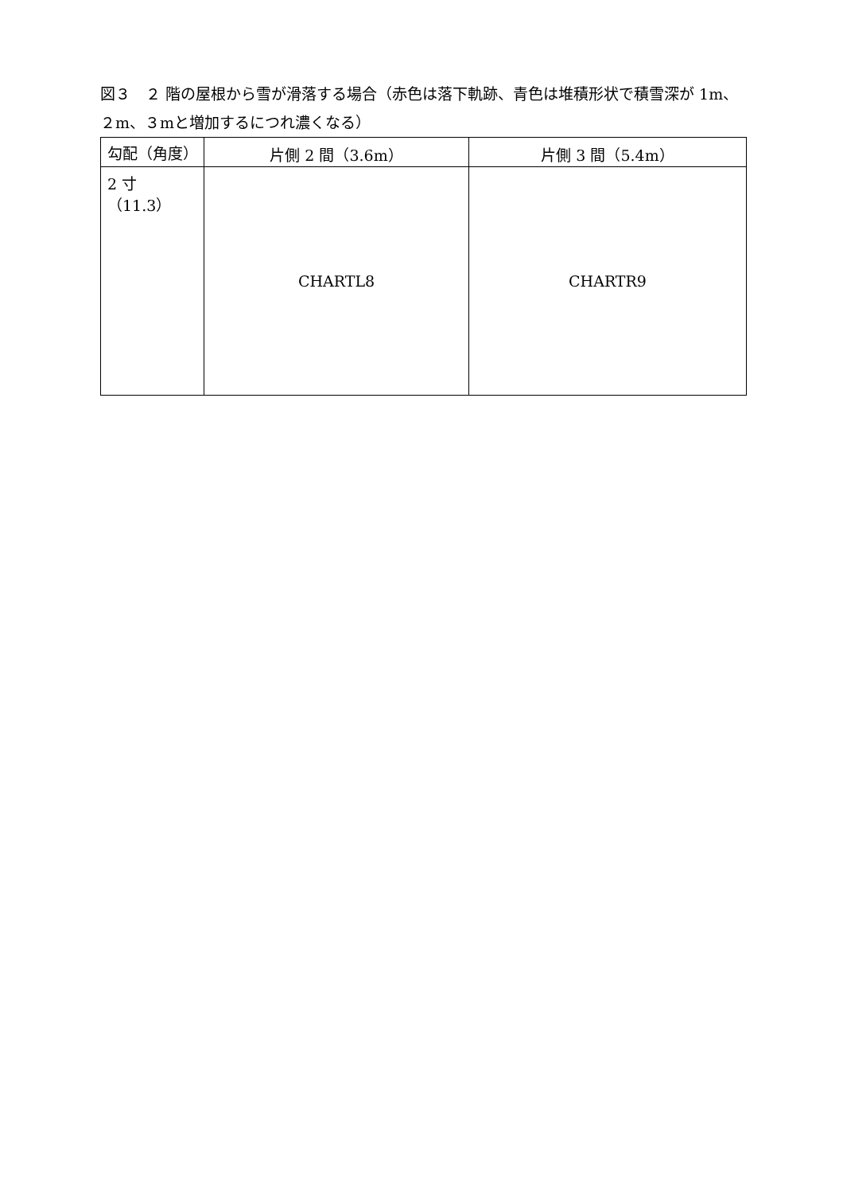図３　２ 階の屋根から雪が滑落する場合（赤色は落下軌跡、青色は堆積形状で積雪深が 1m、２m、３mと増加するにつれ濃くなる）
| 勾配（角度） | 片側 2 間（3.6m） | 片側 3 間（5.4m） |
| --- | --- | --- |
| 2 寸（11.3） | CHARTL8 | CHARTR9 |